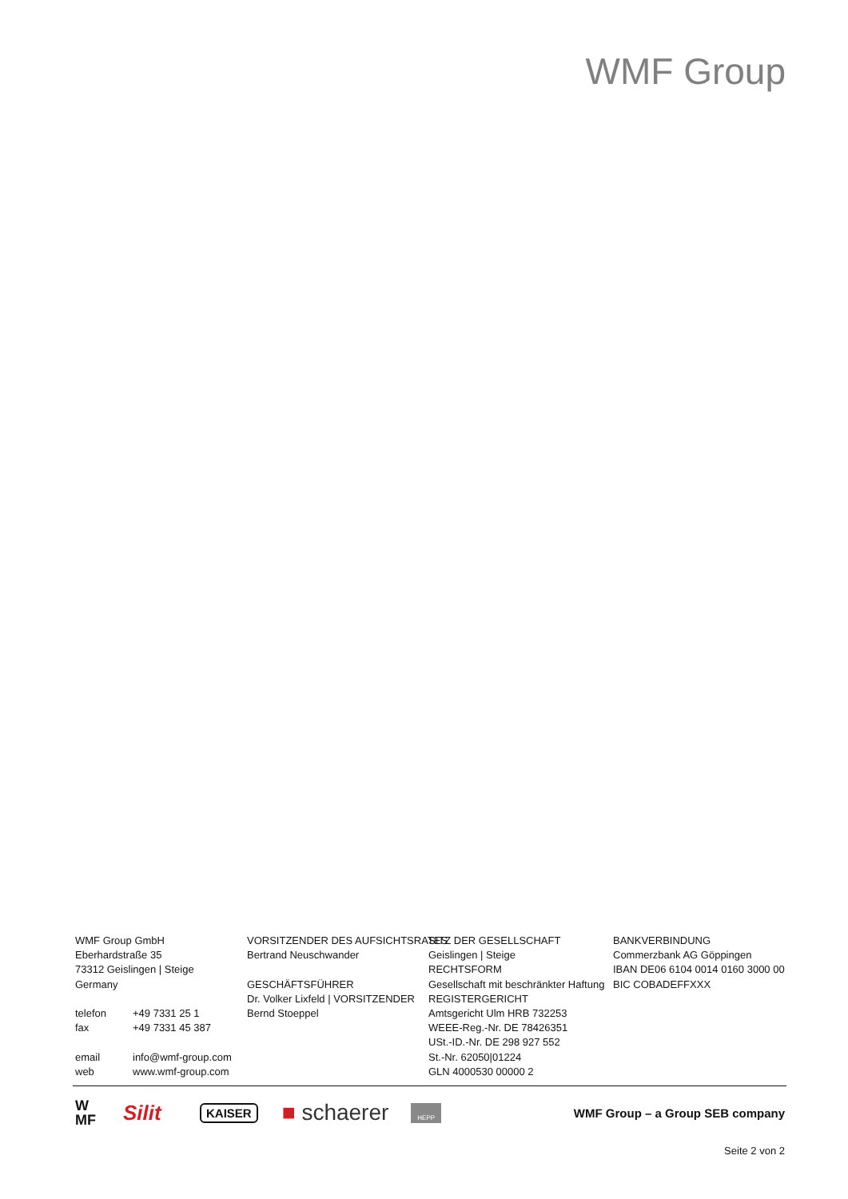WMF Group
WMF Group GmbH
Eberhardstraße 35
73312 Geislingen | Steige
Germany
telefon +49 7331 25 1
fax +49 7331 45 387
email info@wmf-group.com
web www.wmf-group.com
VORSITZENDER DES AUFSICHTSRATES
Bertrand Neuschwander
GESCHÄFTSFÜHRER
Dr. Volker Lixfeld | VORSITZENDER
Bernd Stoeppel
SITZ DER GESELLSCHAFT
Geislingen | Steige
RECHTSFORM
Gesellschaft mit beschränkter Haftung
REGISTERGERICHT
Amtsgericht Ulm HRB 732253
WEEE-Reg.-Nr. DE 78426351
USt.-ID.-Nr. DE 298 927 552
St.-Nr. 62050|01224
GLN 4000530 00000 2
BANKVERBINDUNG
Commerzbank AG Göppingen
IBAN DE06 6104 0014 0160 3000 00
BIC COBADEFFXXX
W
MF Silit KAISER ■ schaerer HEPP WMF Group – a Group SEB company
Seite 2 von 2